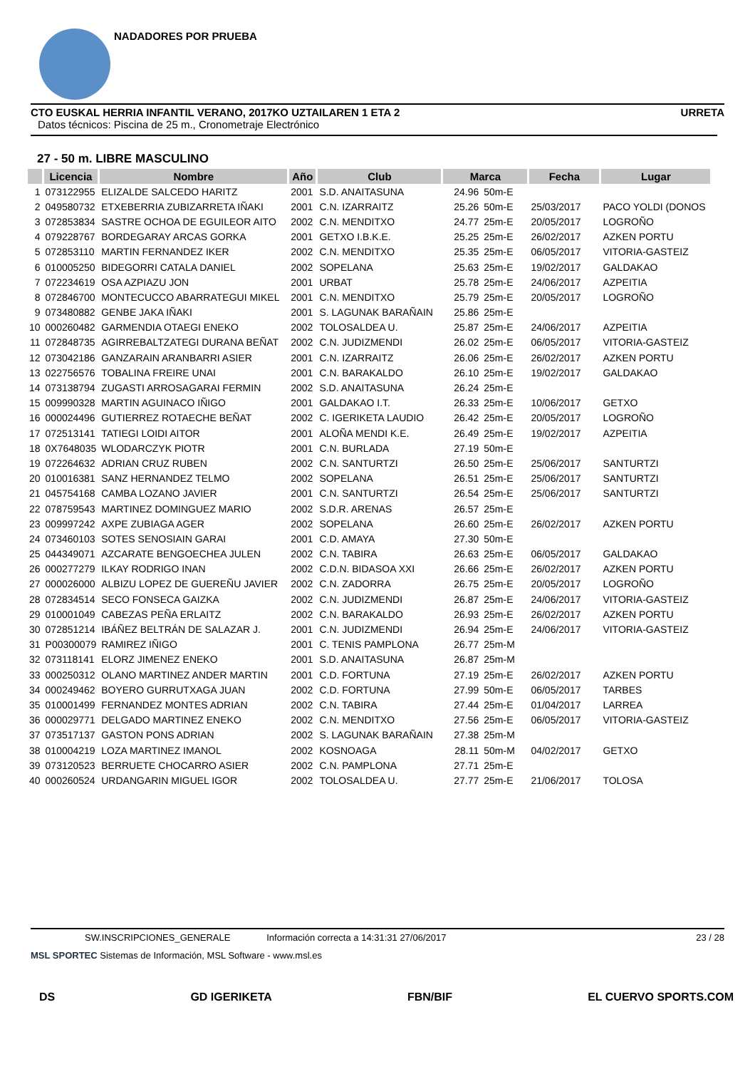NADADORES POR PRUEBA
CTO EUSKAL HERRIA INFANTIL VERANO, 2017KO UZTAILAREN 1 ETA 2 URRETA
Datos técnicos: Piscina de 25 m., Cronometraje Electrónico
27 - 50 m. LIBRE MASCULINO
| | Licencia | Nombre | Año | Club | Marca | | Fecha | Lugar |
| --- | --- | --- | --- | --- | --- | --- | --- | --- |
| 1 | 073122955 | ELIZALDE SALCEDO HARITZ | 2001 | S.D. ANAITASUNA | 24.96 | 50m-E | | |
| 2 | 049580732 | ETXEBERRIA ZUBIZARRETA IÑAKI | 2001 | C.N. IZARRAITZ | 25.26 | 50m-E | 25/03/2017 | PACO YOLDI (DONOS |
| 3 | 072853834 | SASTRE OCHOA DE EGUILEOR AITO | 2002 | C.N. MENDITXO | 24.77 | 25m-E | 20/05/2017 | LOGROÑO |
| 4 | 079228767 | BORDEGARAY ARCAS GORKA | 2001 | GETXO I.B.K.E. | 25.25 | 25m-E | 26/02/2017 | AZKEN PORTU |
| 5 | 072853110 | MARTIN FERNANDEZ IKER | 2002 | C.N. MENDITXO | 25.35 | 25m-E | 06/05/2017 | VITORIA-GASTEIZ |
| 6 | 010005250 | BIDEGORRI CATALA DANIEL | 2002 | SOPELANA | 25.63 | 25m-E | 19/02/2017 | GALDAKAO |
| 7 | 072234619 | OSA AZPIAZU JON | 2001 | URBAT | 25.78 | 25m-E | 24/06/2017 | AZPEITIA |
| 8 | 072846700 | MONTECUCCO ABARRATEGUI MIKEL | 2001 | C.N. MENDITXO | 25.79 | 25m-E | 20/05/2017 | LOGROÑO |
| 9 | 073480882 | GENBE JAKA IÑAKI | 2001 | S. LAGUNAK BARAÑAIN | 25.86 | 25m-E | | |
| 10 | 000260482 | GARMENDIA OTAEGI ENEKO | 2002 | TOLOSALDEA U. | 25.87 | 25m-E | 24/06/2017 | AZPEITIA |
| 11 | 072848735 | AGIRREBALTZATEGI DURANA BEÑAT | 2002 | C.N. JUDIZMENDI | 26.02 | 25m-E | 06/05/2017 | VITORIA-GASTEIZ |
| 12 | 073042186 | GANZARAIN ARANBARRI ASIER | 2001 | C.N. IZARRAITZ | 26.06 | 25m-E | 26/02/2017 | AZKEN PORTU |
| 13 | 022756576 | TOBALINA FREIRE UNAI | 2001 | C.N. BARAKALDO | 26.10 | 25m-E | 19/02/2017 | GALDAKAO |
| 14 | 073138794 | ZUGASTI ARROSAGARAI FERMIN | 2002 | S.D. ANAITASUNA | 26.24 | 25m-E | | |
| 15 | 009990328 | MARTIN AGUINACO IÑIGO | 2001 | GALDAKAO I.T. | 26.33 | 25m-E | 10/06/2017 | GETXO |
| 16 | 000024496 | GUTIERREZ ROTAECHE BEÑAT | 2002 | C. IGERIKETA LAUDIO | 26.42 | 25m-E | 20/05/2017 | LOGROÑO |
| 17 | 072513141 | TATIEGI LOIDI AITOR | 2001 | ALOÑA MENDI K.E. | 26.49 | 25m-E | 19/02/2017 | AZPEITIA |
| 18 | 0X7648035 | WLODARCZYK PIOTR | 2001 | C.N. BURLADA | 27.19 | 50m-E | | |
| 19 | 072264632 | ADRIAN CRUZ RUBEN | 2002 | C.N. SANTURTZI | 26.50 | 25m-E | 25/06/2017 | SANTURTZI |
| 20 | 010016381 | SANZ HERNANDEZ TELMO | 2002 | SOPELANA | 26.51 | 25m-E | 25/06/2017 | SANTURTZI |
| 21 | 045754168 | CAMBA LOZANO JAVIER | 2001 | C.N. SANTURTZI | 26.54 | 25m-E | 25/06/2017 | SANTURTZI |
| 22 | 078759543 | MARTINEZ DOMINGUEZ MARIO | 2002 | S.D.R. ARENAS | 26.57 | 25m-E | | |
| 23 | 009997242 | AXPE ZUBIAGA AGER | 2002 | SOPELANA | 26.60 | 25m-E | 26/02/2017 | AZKEN PORTU |
| 24 | 073460103 | SOTES SENOSIAIN GARAI | 2001 | C.D. AMAYA | 27.30 | 50m-E | | |
| 25 | 044349071 | AZCARATE BENGOECHEA JULEN | 2002 | C.N. TABIRA | 26.63 | 25m-E | 06/05/2017 | GALDAKAO |
| 26 | 000277279 | ILKAY RODRIGO INAN | 2002 | C.D.N. BIDASOA XXI | 26.66 | 25m-E | 26/02/2017 | AZKEN PORTU |
| 27 | 000026000 | ALBIZU LOPEZ DE GUEREÑU JAVIER | 2002 | C.N. ZADORRA | 26.75 | 25m-E | 20/05/2017 | LOGROÑO |
| 28 | 072834514 | SECO FONSECA GAIZKA | 2002 | C.N. JUDIZMENDI | 26.87 | 25m-E | 24/06/2017 | VITORIA-GASTEIZ |
| 29 | 010001049 | CABEZAS PEÑA ERLAITZ | 2002 | C.N. BARAKALDO | 26.93 | 25m-E | 26/02/2017 | AZKEN PORTU |
| 30 | 072851214 | IBÁÑEZ BELTRÁN DE SALAZAR J. | 2001 | C.N. JUDIZMENDI | 26.94 | 25m-E | 24/06/2017 | VITORIA-GASTEIZ |
| 31 | P00300079 | RAMIREZ IÑIGO | 2001 | C. TENIS PAMPLONA | 26.77 | 25m-M | | |
| 32 | 073118141 | ELORZ JIMENEZ ENEKO | 2001 | S.D. ANAITASUNA | 26.87 | 25m-M | | |
| 33 | 000250312 | OLANO MARTINEZ ANDER MARTIN | 2001 | C.D. FORTUNA | 27.19 | 25m-E | 26/02/2017 | AZKEN PORTU |
| 34 | 000249462 | BOYERO GURRUTXAGA JUAN | 2002 | C.D. FORTUNA | 27.99 | 50m-E | 06/05/2017 | TARBES |
| 35 | 010001499 | FERNANDEZ MONTES ADRIAN | 2002 | C.N. TABIRA | 27.44 | 25m-E | 01/04/2017 | LARREA |
| 36 | 000029771 | DELGADO MARTINEZ ENEKO | 2002 | C.N. MENDITXO | 27.56 | 25m-E | 06/05/2017 | VITORIA-GASTEIZ |
| 37 | 073517137 | GASTON PONS ADRIAN | 2002 | S. LAGUNAK BARAÑAIN | 27.38 | 25m-M | | |
| 38 | 010004219 | LOZA MARTINEZ IMANOL | 2002 | KOSNOAGA | 28.11 | 50m-M | 04/02/2017 | GETXO |
| 39 | 073120523 | BERRUETE CHOCARRO ASIER | 2002 | C.N. PAMPLONA | 27.71 | 25m-E | | |
| 40 | 000260524 | URDANGARIN MIGUEL IGOR | 2002 | TOLOSALDEA U. | 27.77 | 25m-E | 21/06/2017 | TOLOSA |
SW.INSCRIPCIONES_GENERALE Información correcta a 14:31:31 27/06/2017 23 / 28
MSL SPORTEC Sistemas de Información, MSL Software - www.msl.es
DS GD IGERIKETA FBN/BIF EL CUERVO SPORTS.COM